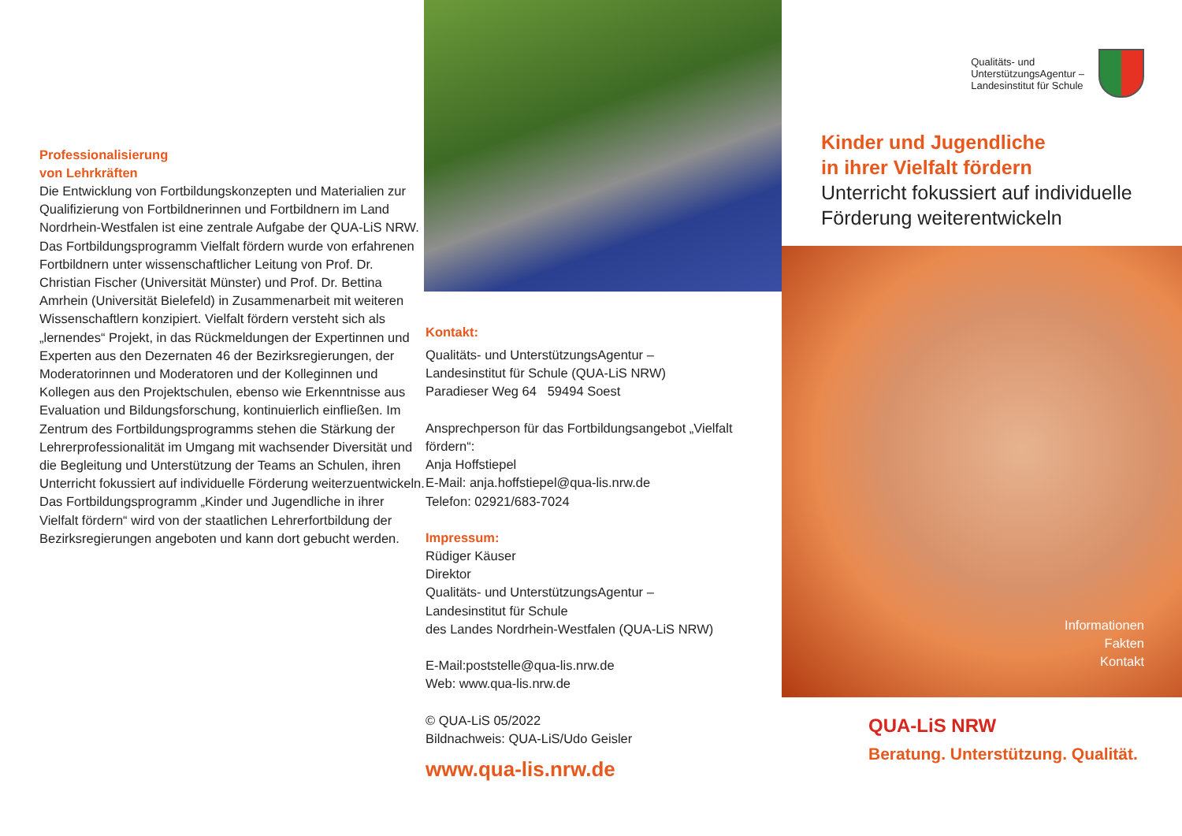Professionalisierung
von Lehrkräften
Die Entwicklung von Fortbildungskonzepten und Materialien zur Qualifizierung von Fortbildnerinnen und Fortbildnern im Land Nordrhein-Westfalen ist eine zentrale Aufgabe der QUA-LiS NRW. Das Fortbildungsprogramm Vielfalt fördern wurde von erfahrenen Fortbildnern unter wissenschaftlicher Leitung von Prof. Dr. Christian Fischer (Universität Münster) und Prof. Dr. Bettina Amrhein (Universität Bielefeld) in Zusammenarbeit mit weiteren Wissen­schaftlern konzipiert. Vielfalt fördern versteht sich als „lernendes“ Projekt, in das Rückmeldungen der Expertinnen und Experten aus den Dezernaten 46 der Bezirksregierungen, der Moderatorinnen und Moderatoren und der Kolleginnen und Kollegen aus den Projektschulen, ebenso wie Erkenntnisse aus Evaluation und Bildungsforschung, kontinuierlich einfließen. Im Zentrum des Fortbildungsprogramms stehen die Stärkung der Lehrerprofessionalität im Umgang mit wachsender Diversität und die Begleitung und Unterstützung der Teams an Schulen, ihren Unterricht fokussiert auf individuelle Förderung weiterzuentwickeln.
Das Fortbildungsprogramm „Kinder und Jugendliche in ihrer Vielfalt fördern“ wird von der staatlichen Lehrerfortbildung der Bezirksregierungen angeboten und kann dort gebucht werden.
Kontakt:
Qualitäts- und UnterstützungsAgentur –
Landesinstitut für Schule (QUA-LiS NRW)
Paradieser Weg 64 59494 Soest
Ansprechperson für das Fortbildungs­angebot „Vielfalt fördern“:
Anja Hoffstiepel
E-Mail: anja.hoffstiepel@qua-lis.nrw.de
Telefon: 02921/683-7024
Impressum:
Rüdiger Käuser
Direktor
Qualitäts- und UnterstützungsAgentur –
Landesinstitut für Schule
des Landes Nordrhein-Westfalen (QUA-LiS NRW)
E-Mail:poststelle@qua-lis.nrw.de
Web: www.qua-lis.nrw.de
© QUA-LiS 05/2022
Bildnachweis: QUA-LiS/Udo Geisler
www.qua-lis.nrw.de
Qualitäts- und
UnterstützungsAgentur –
Landesinstitut für Schule
Kinder und Jugendliche
in ihrer Vielfalt fördern
Unterricht fokussiert auf individuelle
Förderung weiterentwickeln
Informationen
Fakten
Kontakt
QUA-LiS NRW
Beratung. Unterstützung. Qualität.